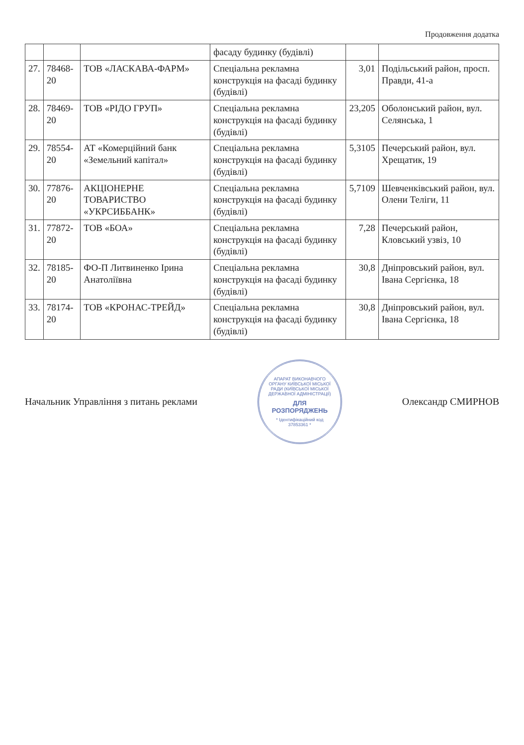Продовження додатка
| | | | фасаду будинку (будівлі) | | |
| 27. | 78468-20 | ТОВ «ЛАСКАВА-ФАРМ» | Спеціальна рекламна конструкція на фасаді будинку (будівлі) | 3,01 | Подільський район, просп. Правди, 41-а |
| 28. | 78469-20 | ТОВ «РІДО ГРУП» | Спеціальна рекламна конструкція на фасаді будинку (будівлі) | 23,205 | Оболонський район, вул. Селянська, 1 |
| 29. | 78554-20 | АТ «Комерційний банк «Земельний капітал» | Спеціальна рекламна конструкція на фасаді будинку (будівлі) | 5,3105 | Печерський район, вул. Хрещатик, 19 |
| 30. | 77876-20 | АКЦІОНЕРНЕ ТОВАРИСТВО «УКРСИББАНК» | Спеціальна рекламна конструкція на фасаді будинку (будівлі) | 5,7109 | Шевченківський район, вул. Олени Теліги, 11 |
| 31. | 77872-20 | ТОВ «БОА» | Спеціальна рекламна конструкція на фасаді будинку (будівлі) | 7,28 | Печерський район, Кловський узвіз, 10 |
| 32. | 78185-20 | ФО-П Литвиненко Ірина Анатоліївна | Спеціальна рекламна конструкція на фасаді будинку (будівлі) | 30,8 | Дніпровський район, вул. Івана Сергієнка, 18 |
| 33. | 78174-20 | ТОВ «КРОНАС-ТРЕЙД» | Спеціальна рекламна конструкція на фасаді будинку (будівлі) | 30,8 | Дніпровський район, вул. Івана Сергієнка, 18 |
Начальник Управління з питань реклами
АПАРАТ ВИКОНАВЧОГО ОРГАНУ КИЇВСЬКОЇ МІСЬКОЇ РАДИ (КИЇВСЬКОЇ МІСЬКОЇ ДЕРЖАВНОЇ АДМІНІСТРАЦІЇ)
ДЛЯ РОЗПОРЯДЖЕНЬ
* Ідентифікаційний код 37853361 *
Олександр СМИРНОВ